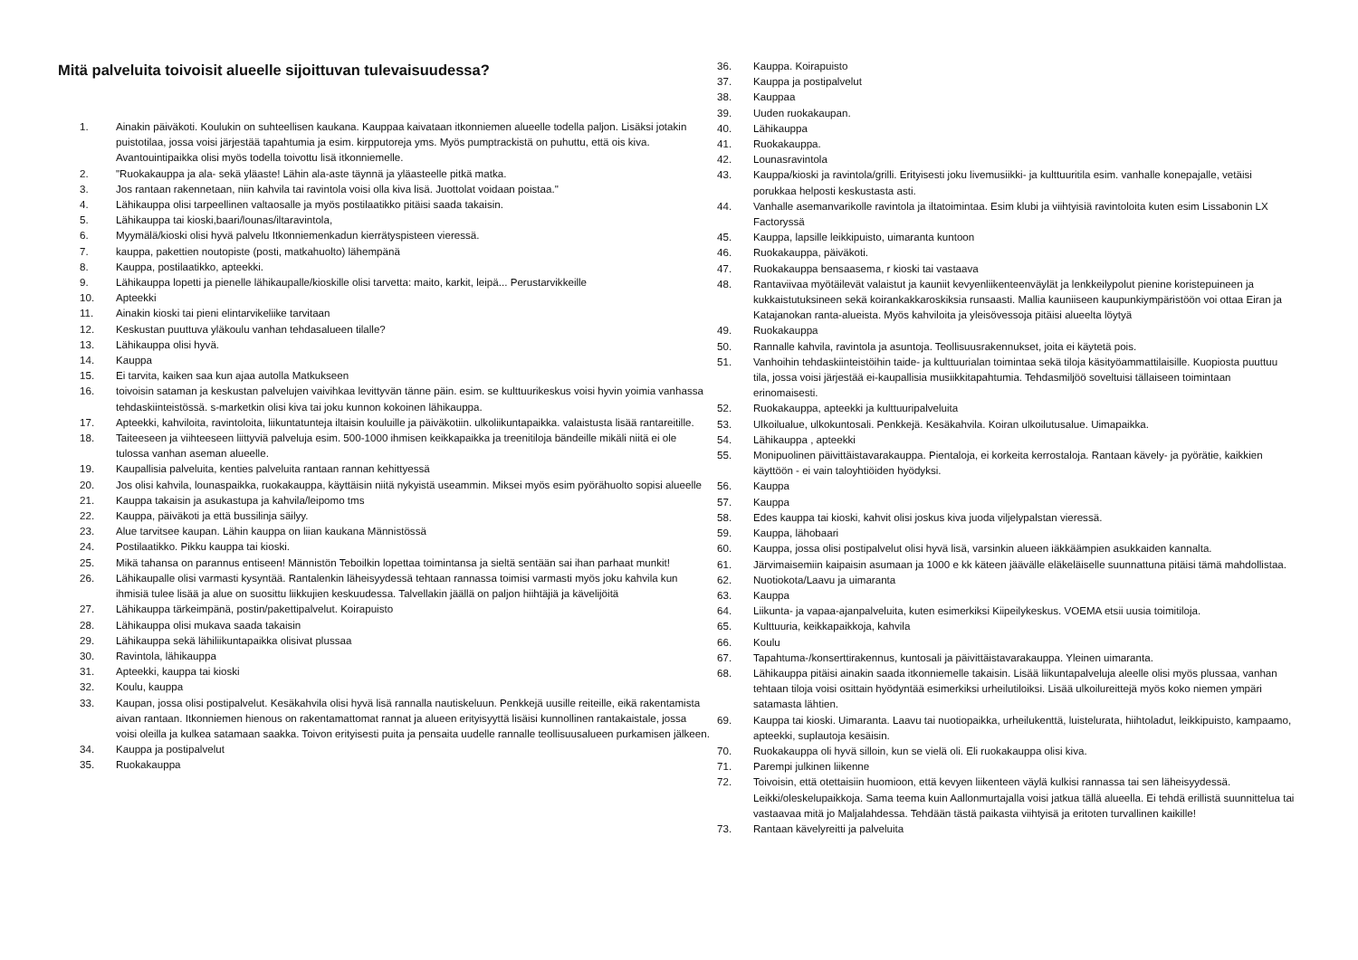Mitä palveluita toivoisit alueelle sijoittuvan tulevaisuudessa?
1. Ainakin päiväkoti. Koulukin on suhteellisen kaukana. Kauppaa kaivataan itkonniemen alueelle todella paljon. Lisäksi jotakin puistotilaa, jossa voisi järjestää tapahtumia ja esim. kirpputoreja yms. Myös pumptrackistä on puhuttu, että ois kiva. Avantouintipaikka olisi myös todella toivottu lisä itkonniemelle.
2. "Ruokakauppa ja ala- sekä yläaste! Lähin ala-aste täynnä ja yläasteelle pitkä matka.
3. Jos rantaan rakennetaan, niin kahvila tai ravintola voisi olla kiva lisä. Juottolat voidaan poistaa."
4. Lähikauppa olisi tarpeellinen valtaosalle ja myös postilaatikko pitäisi saada takaisin.
5. Lähikauppa tai kioski,baari/lounas/iltaravintola,
6. Myymälä/kioski olisi hyvä palvelu Itkonniemenkadun kierrätyspisteen vieressä.
7. kauppa, pakettien noutopiste (posti, matkahuolto) lähempänä
8. Kauppa, postilaatikko, apteekki.
9. Lähikauppa lopetti ja pienelle lähikaupalle/kioskille olisi tarvetta: maito, karkit, leipä... Perustarvikkeille
10. Apteekki
11. Ainakin kioski tai pieni elintarvikeliike tarvitaan
12. Keskustan puuttuva yläkoulu vanhan tehdasalueen tilalle?
13. Lähikauppa olisi hyvä.
14. Kauppa
15. Ei tarvita, kaiken saa kun ajaa autolla Matkukseen
16. toivoisin sataman ja keskustan palvelujen vaivihkaa levittyvän tänne päin. esim. se kulttuurikeskus voisi hyvin yoimia vanhassa tehdaskiinteistössä. s-marketkin olisi kiva tai joku kunnon kokoinen lähikauppa.
17. Apteekki, kahviloita, ravintoloita, liikuntatunteja iltaisin kouluille ja päiväkotiin. ulkoliikuntapaikka. valaistusta lisää rantareitille.
18. Taiteeseen ja viihteeseen liittyviä palveluja esim. 500-1000 ihmisen keikkapaikka ja treenitiloja bändeille mikäli niitä ei ole tulossa vanhan aseman alueelle.
19. Kaupallisia palveluita, kenties palveluita rantaan rannan kehittyessä
20. Jos olisi kahvila, lounaspaikka, ruokakauppa, käyttäisin niitä nykyistä useammin. Miksei myös esim pyörähuolto sopisi alueelle
21. Kauppa takaisin ja asukastupa ja kahvila/leipomo tms
22. Kauppa, päiväkoti ja että bussilinja säilyy.
23. Alue tarvitsee kaupan. Lähin kauppa on liian kaukana Männistössä
24. Postilaatikko. Pikku kauppa tai kioski.
25. Mikä tahansa on parannus entiseen! Männistön Teboilkin lopettaa toimintansa ja sieltä sentään sai ihan parhaat munkit!
26. Lähikaupalle olisi varmasti kysyntää. Rantalenkin läheisyydessä tehtaan rannassa toimisi varmasti myös joku kahvila kun ihmisiä tulee lisää ja alue on suosittu liikkujien keskuudessa. Talvellakin jäällä on paljon hiihtäjiä ja kävelijöitä
27. Lähikauppa tärkeimpänä, postin/pakettipalvelut. Koirapuisto
28. Lähikauppa olisi mukava saada takaisin
29. Lähikauppa sekä lähiliikuntapaikka olisivat plussaa
30. Ravintola, lähikauppa
31. Apteekki, kauppa tai kioski
32. Koulu, kauppa
33. Kaupan, jossa olisi postipalvelut. Kesäkahvila olisi hyvä lisä rannalla nautiskeluun. Penkkejä uusille reiteille, eikä rakentamista aivan rantaan. Itkonniemen hienous on rakentamattomat rannat ja alueen erityisyyttä lisäisi kunnollinen rantakaistale, jossa voisi oleilla ja kulkea satamaan saakka. Toivon erityisesti puita ja pensaita uudelle rannalle teollisuusalueen purkamisen jälkeen.
34. Kauppa ja postipalvelut
35. Ruokakauppa
36. Kauppa. Koirapuisto
37. Kauppa ja postipalvelut
38. Kauppaa
39. Uuden ruokakaupan.
40. Lähikauppa
41. Ruokakauppa.
42. Lounasravintola
43. Kauppa/kioski ja ravintola/grilli. Erityisesti joku livemusiikki- ja kulttuuritila esim. vanhalle konepajalle, vetäisi porukkaa helposti keskustasta asti.
44. Vanhalle asemanvarikolle ravintola ja iltatoimintaa. Esim klubi ja viihtyisiä ravintoloita kuten esim Lissabonin LX Factoryssä
45. Kauppa, lapsille leikkipuisto, uimaranta kuntoon
46. Ruokakauppa, päiväkoti.
47. Ruokakauppa bensaasema, r kioski tai vastaava
48. Rantaviivaa myötäilevät valaistut ja kauniit kevyenliikenteenväylät ja lenkkeilypolut pienine koristepuineen ja kukkaistutuksineen sekä koirankakkaroskiksia runsaasti. Mallia kauniiseen kaupunkiympäristöön voi ottaa Eiran ja Katajanokan ranta-alueista. Myös kahviloita ja yleisövessoja pitäisi alueelta löytyä
49. Ruokakauppa
50. Rannalle kahvila, ravintola ja asuntoja. Teollisuusrakennukset, joita ei käytetä pois.
51. Vanhoihin tehdaskiinteistöihin taide- ja kulttuurialan toimintaa sekä tiloja käsityöammattilaisille. Kuopiosta puuttuu tila, jossa voisi järjestää ei-kaupallisia musiikkitapahtumia. Tehdasmiljöö soveltuisi tällaiseen toimintaan erinomaisesti.
52. Ruokakauppa, apteekki ja kulttuuripalveluita
53. Ulkoilualue, ulkokuntosali. Penkkejä. Kesäkahvila. Koiran ulkoilutusalue. Uimapaikka.
54. Lähikauppa , apteekki
55. Monipuolinen päivittäistavarakauppa. Pientaloja, ei korkeita kerrostaloja. Rantaan kävely- ja pyörätie, kaikkien käyttöön - ei vain taloyhtiöiden hyödyksi.
56. Kauppa
57. Kauppa
58. Edes kauppa tai kioski, kahvit olisi joskus kiva juoda viljelypalstan vieressä.
59. Kauppa, lähobaari
60. Kauppa, jossa olisi postipalvelut olisi hyvä lisä, varsinkin alueen iäkkäämpien asukkaiden kannalta.
61. Järvimaisemiin kaipaisin asumaan ja 1000 e kk käteen jäävälle eläkeläiselle suunnattuna pitäisi tämä mahdollistaa.
62. Nuotiokota/Laavu ja uimaranta
63. Kauppa
64. Liikunta- ja vapaa-ajanpalveluita, kuten esimerkiksi Kiipeilykeskus. VOEMA etsii uusia toimitiloja.
65. Kulttuuria, keikkapaikkoja, kahvila
66. Koulu
67. Tapahtuma-/konserttirakennus, kuntosali ja päivittäistavarakauppa. Yleinen uimaranta.
68. Lähikauppa pitäisi ainakin saada itkonniemelle takaisin. Lisää liikuntapalveluja aleelle olisi myös plussaa, vanhan tehtaan tiloja voisi osittain hyödyntää esimerkiksi urheilutiloiksi. Lisää ulkoilureittejä myös koko niemen ympäri satamasta lähtien.
69. Kauppa tai kioski. Uimaranta. Laavu tai nuotiopaikka, urheilukenttä, luistelurata, hiihtoladut, leikkipuisto, kampaamo, apteekki, suplautoja kesäisin.
70. Ruokakauppa oli hyvä silloin, kun se vielä oli. Eli ruokakauppa olisi kiva.
71. Parempi julkinen liikenne
72. Toivoisin, että otettaisiin huomioon, että kevyen liikenteen väylä kulkisi rannassa tai sen läheisyydessä. Leikki/oleskelupaikkoja. Sama teema kuin Aallonmurtajalla voisi jatkua tällä alueella. Ei tehdä erillistä suunnittelua tai vastaavaa mitä jo Maljalahdessa. Tehdään tästä paikasta viihtyisä ja eritoten turvallinen kaikille!
73. Rantaan kävelyreitti ja palveluita